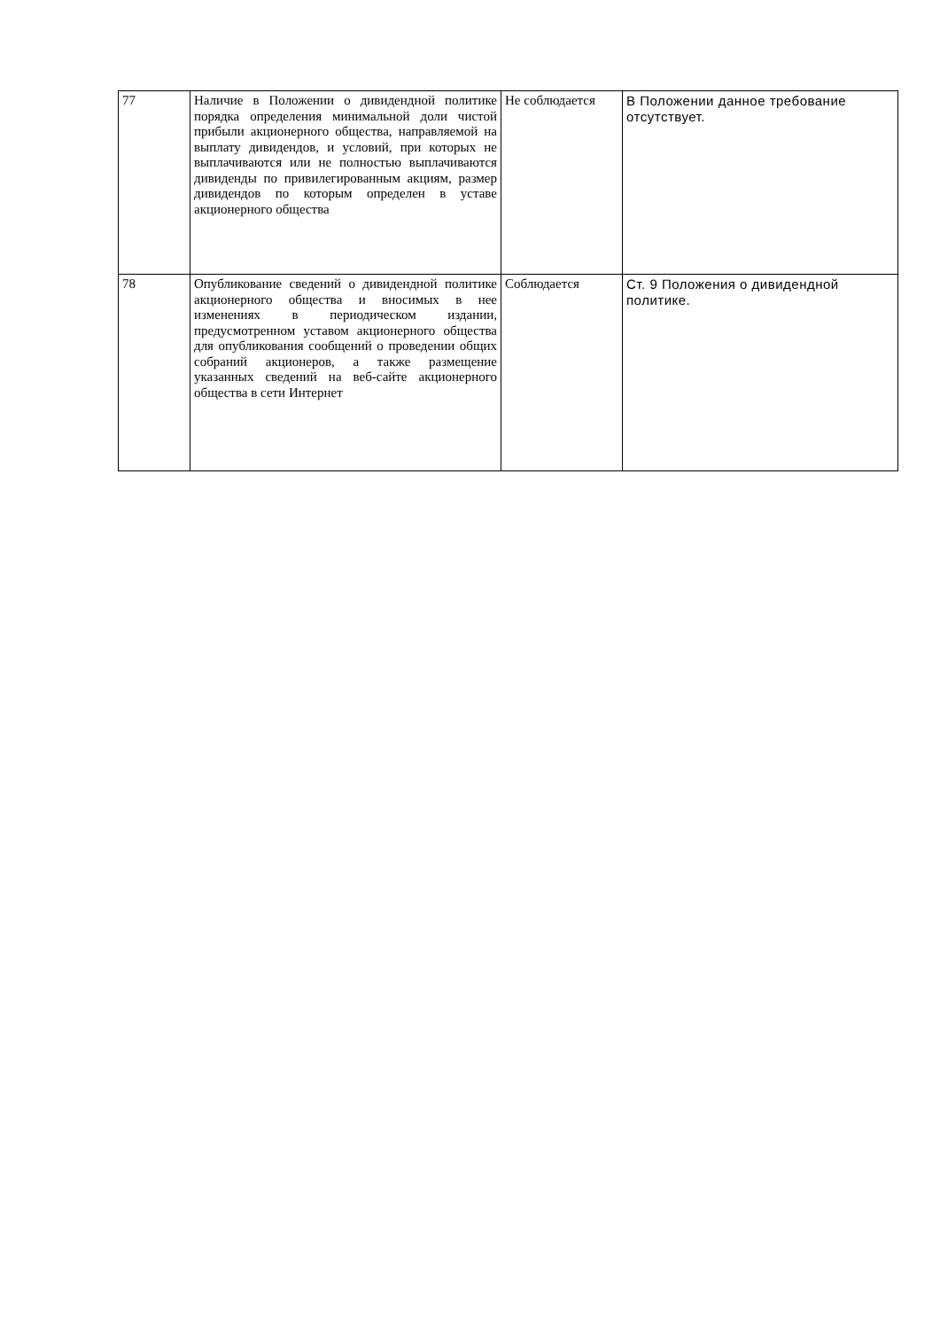| 77 | Наличие в Положении о дивидендной политике порядка определения минимальной доли чистой прибыли акционерного общества, направляемой на выплату дивидендов, и условий, при которых не выплачиваются или не полностью выплачиваются дивиденды по привилегированным акциям, размер дивидендов по которым определен в уставе акционерного общества | Не соблюдается | В Положении данное требование отсутствует. |
| 78 | Опубликование сведений о дивидендной политике акционерного общества и вносимых в нее изменениях в периодическом издании, предусмотренном уставом акционерного общества для опубликования сообщений о проведении общих собраний акционеров, а также размещение указанных сведений на веб-сайте акционерного общества в сети Интернет | Соблюдается | Ст. 9 Положения о дивидендной политике. |